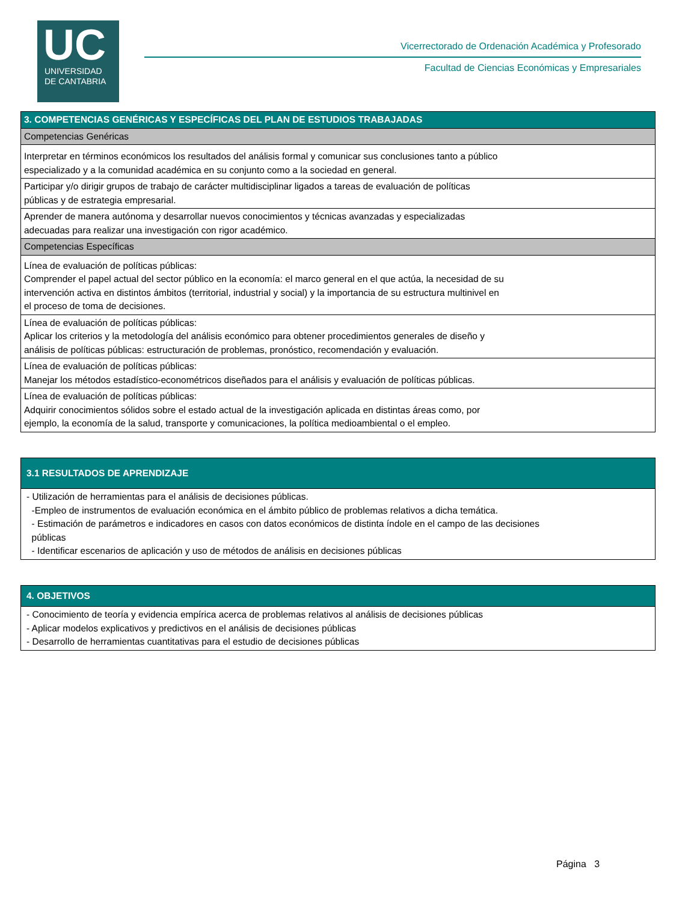UC
UNIVERSIDAD
DE CANTABRIA
Vicerrectorado de Ordenación Académica y Profesorado
Facultad de Ciencias Económicas y Empresariales
| 3. COMPETENCIAS GENÉRICAS Y ESPECÍFICAS DEL PLAN DE ESTUDIOS TRABAJADAS |
| --- |
| Competencias Genéricas |
| Interpretar en términos económicos los resultados del análisis formal y comunicar sus conclusiones tanto a público especializado y a la comunidad académica en su conjunto como a la sociedad en general. |
| Participar y/o dirigir grupos de trabajo de carácter multidisciplinar ligados a tareas de evaluación de políticas públicas y de estrategia empresarial. |
| Aprender de manera autónoma y desarrollar nuevos conocimientos y técnicas avanzadas y especializadas adecuadas para realizar una investigación con rigor académico. |
| Competencias Específicas |
| Línea de evaluación de políticas públicas: Comprender el papel actual del sector público en la economía: el marco general en el que actúa, la necesidad de su intervención activa en distintos ámbitos (territorial, industrial y social) y la importancia de su estructura multinivel en el proceso de toma de decisiones. |
| Línea de evaluación de políticas públicas: Aplicar los criterios y la metodología del análisis económico para obtener procedimientos generales de diseño y análisis de políticas públicas: estructuración de problemas, pronóstico, recomendación y evaluación. |
| Línea de evaluación de políticas públicas: Manejar los métodos estadístico-econométricos diseñados para el análisis y evaluación de políticas públicas. |
| Línea de evaluación de políticas públicas: Adquirir conocimientos sólidos sobre el estado actual de la investigación aplicada en distintas áreas como, por ejemplo, la economía de la salud, transporte y comunicaciones, la política medioambiental o el empleo. |
| 3.1 RESULTADOS DE APRENDIZAJE |
| --- |
| - Utilización de herramientas para el análisis de decisiones públicas. -Empleo de instrumentos de evaluación económica en el ámbito público de problemas relativos a dicha temática. - Estimación de parámetros e indicadores en casos con datos económicos de distinta índole en el campo de las decisiones públicas - Identificar escenarios de aplicación y uso de métodos de análisis en decisiones públicas |
| 4. OBJETIVOS |
| --- |
| - Conocimiento de teoría y evidencia empírica acerca de problemas relativos al análisis de decisiones públicas - Aplicar modelos explicativos y predictivos en el análisis de decisiones públicas - Desarrollo de herramientas cuantitativas para el estudio de decisiones públicas |
Página 3